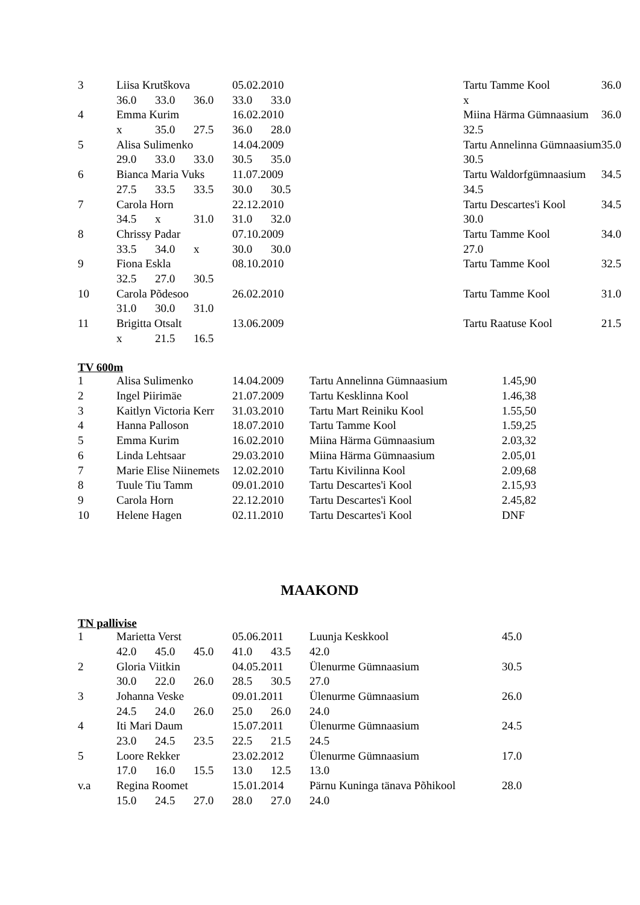| 3 | Liisa Krutškova | | | 05.02.2010 | | Tartu Tamme Kool | 36.0 |
| | 36.0 | 33.0 | 36.0 | 33.0 | 33.0 | x | |
| 4 | Emma Kurim | | | 16.02.2010 | | Miina Härma Gümnaasium | 36.0 |
| | x | 35.0 | 27.5 | 36.0 | 28.0 | 32.5 | |
| 5 | Alisa Sulimenko | | | 14.04.2009 | | Tartu Annelinna Gümnaasium | 35.0 |
| | 29.0 | 33.0 | 33.0 | 30.5 | 35.0 | 30.5 | |
| 6 | Bianca Maria Vuks | | | 11.07.2009 | | Tartu Waldorfgümnaasium | 34.5 |
| | 27.5 | 33.5 | 33.5 | 30.0 | 30.5 | 34.5 | |
| 7 | Carola Horn | | | 22.12.2010 | | Tartu Descartes'i Kool | 34.5 |
| | 34.5 | x | 31.0 | 31.0 | 32.0 | 30.0 | |
| 8 | Chrissy Padar | | | 07.10.2009 | | Tartu Tamme Kool | 34.0 |
| | 33.5 | 34.0 | x | 30.0 | 30.0 | 27.0 | |
| 9 | Fiona Eskla | | | 08.10.2010 | | Tartu Tamme Kool | 32.5 |
| | 32.5 | 27.0 | 30.5 | | | | |
| 10 | Carola Põdesoo | | | 26.02.2010 | | Tartu Tamme Kool | 31.0 |
| | 31.0 | 30.0 | 31.0 | | | | |
| 11 | Brigitta Otsalt | | | 13.06.2009 | | Tartu Raatuse Kool | 21.5 |
| | x | 21.5 | 16.5 | | | | |
TV 600m
| 1 | Alisa Sulimenko | 14.04.2009 | Tartu Annelinna Gümnaasium | 1.45,90 |
| 2 | Ingel Piirimäe | 21.07.2009 | Tartu Kesklinna Kool | 1.46,38 |
| 3 | Kaitlyn Victoria Kerr | 31.03.2010 | Tartu Mart Reiniku Kool | 1.55,50 |
| 4 | Hanna Palloson | 18.07.2010 | Tartu Tamme Kool | 1.59,25 |
| 5 | Emma Kurim | 16.02.2010 | Miina Härma Gümnaasium | 2.03,32 |
| 6 | Linda Lehtsaar | 29.03.2010 | Miina Härma Gümnaasium | 2.05,01 |
| 7 | Marie Elise Niinemets | 12.02.2010 | Tartu Kivilinna Kool | 2.09,68 |
| 8 | Tuule Tiu Tamm | 09.01.2010 | Tartu Descartes'i Kool | 2.15,93 |
| 9 | Carola Horn | 22.12.2010 | Tartu Descartes'i Kool | 2.45,82 |
| 10 | Helene Hagen | 02.11.2010 | Tartu Descartes'i Kool | DNF |
MAAKOND
TN pallivise
| 1 | Marietta Verst | | | 05.06.2011 | | Luunja Keskkool | 45.0 |
| | 42.0 | 45.0 | 45.0 | 41.0 | 43.5 | 42.0 | |
| 2 | Gloria Viitkin | | | 04.05.2011 | | Ülenurme Gümnaasium | 30.5 |
| | 30.0 | 22.0 | 26.0 | 28.5 | 30.5 | 27.0 | |
| 3 | Johanna Veske | | | 09.01.2011 | | Ülenurme Gümnaasium | 26.0 |
| | 24.5 | 24.0 | 26.0 | 25.0 | 26.0 | 24.0 | |
| 4 | Iti Mari Daum | | | 15.07.2011 | | Ülenurme Gümnaasium | 24.5 |
| | 23.0 | 24.5 | 23.5 | 22.5 | 21.5 | 24.5 | |
| 5 | Loore Rekker | | | 23.02.2012 | | Ülenurme Gümnaasium | 17.0 |
| | 17.0 | 16.0 | 15.5 | 13.0 | 12.5 | 13.0 | |
| v.a | Regina Roomet | | | 15.01.2014 | | Pärnu Kuninga tänava Põhikool | 28.0 |
| | 15.0 | 24.5 | 27.0 | 28.0 | 27.0 | 24.0 | |